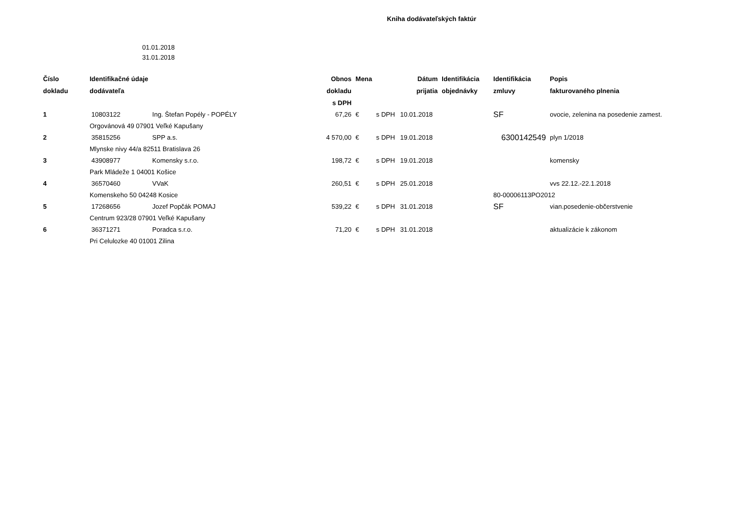Kniha dodávateľských faktúr
01.01.2018
31.01.2018
| Číslo | Identifikačné údaje | | Obnos | Mena | | Dátum | Identifikácia | Identifikácia | Popis |
| --- | --- | --- | --- | --- | --- | --- | --- | --- | --- |
| dokladu | dodávateľa | | dokladu | | | prijatia | objednávky | zmluvy | fakturovaného plnenia |
| | | | s DPH | | | | | | |
| 1 | 10803122 | Ing. Štefan Popély - POPÉLY | 67,26 | € | s DPH | 10.01.2018 | | SF | ovocie, zelenina na posedenie zamest. |
| | Orgovánová 49 07901 Veľké Kapušany | | | | | | | | |
| 2 | 35815256 | SPP a.s. | 4 570,00 | € | s DPH | 19.01.2018 | | 6300142549 | plyn 1/2018 |
| | Mlynske nivy 44/a 82511 Bratislava 26 | | | | | | | | |
| 3 | 43908977 | Komensky s.r.o. | 198,72 | € | s DPH | 19.01.2018 | | | komensky |
| | Park Mládeže 1 04001 Košice | | | | | | | | |
| 4 | 36570460 | VVaK | 260,51 | € | s DPH | 25.01.2018 | | | vvs 22.12.-22.1.2018 |
| | Komenskeho 50 04248 Kosice | | | | | | | 80-00006113PO2012 | |
| 5 | 17268656 | Jozef Popčák POMAJ | 539,22 | € | s DPH | 31.01.2018 | | SF | vian.posedenie-občerstvenie |
| | Centrum 923/28 07901 Veľké Kapušany | | | | | | | | |
| 6 | 36371271 | Poradca s.r.o. | 71,20 | € | s DPH | 31.01.2018 | | | aktualizácie k zákonom |
| | Pri Celulozke 40 01001 Zilina | | | | | | | | |